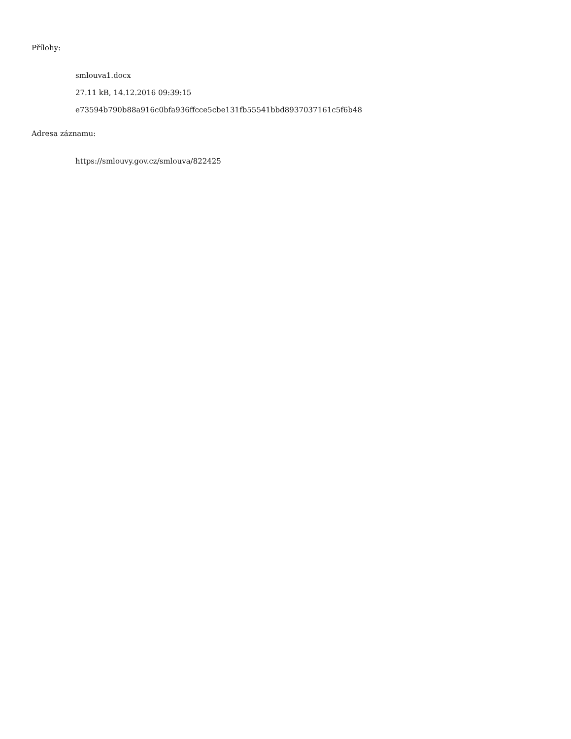Přílohy:
smlouva1.docx
27.11 kB, 14.12.2016 09:39:15
e73594b790b88a916c0bfa936ffcce5cbe131fb55541bbd8937037161c5f6b48
Adresa záznamu:
https://smlouvy.gov.cz/smlouva/822425